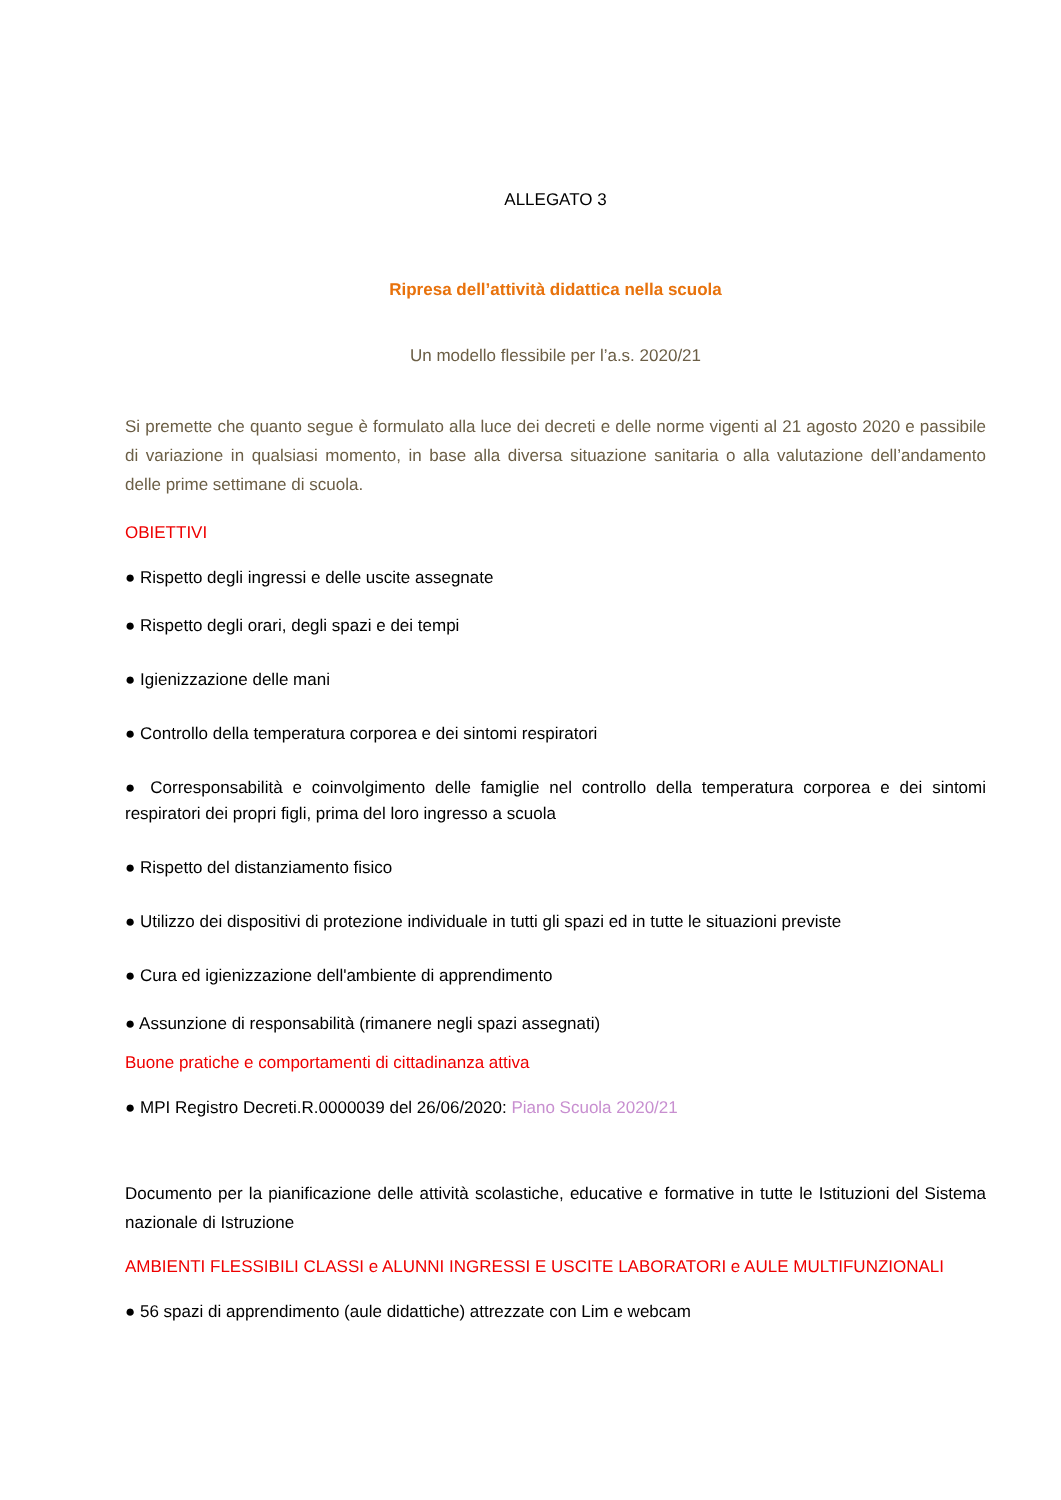ALLEGATO 3
Ripresa dell’attività didattica nella scuola
Un modello flessibile per l’a.s. 2020/21
Si premette che quanto segue è formulato alla luce dei decreti e delle norme vigenti al 21 agosto 2020 e passibile di variazione in qualsiasi momento, in base alla diversa situazione sanitaria o alla valutazione dell’andamento delle prime settimane di scuola.
OBIETTIVI
● Rispetto degli ingressi e delle uscite assegnate
● Rispetto degli orari, degli spazi e dei tempi
● Igienizzazione delle mani
● Controllo della temperatura corporea e dei sintomi respiratori
● Corresponsabilità e coinvolgimento delle famiglie nel controllo della temperatura corporea e dei sintomi respiratori dei propri figli, prima del loro ingresso a scuola
● Rispetto del distanziamento fisico
● Utilizzo dei dispositivi di protezione individuale in tutti gli spazi ed in tutte le situazioni previste
● Cura ed igienizzazione dell'ambiente di apprendimento
● Assunzione di responsabilità (rimanere negli spazi assegnati)
Buone pratiche e comportamenti di cittadinanza attiva
● MPI Registro Decreti.R.0000039 del 26/06/2020: Piano Scuola 2020/21
Documento per la pianificazione delle attività scolastiche, educative e formative in tutte le Istituzioni del Sistema nazionale di Istruzione
AMBIENTI FLESSIBILI CLASSI e ALUNNI INGRESSI E USCITE LABORATORI e AULE MULTIFUNZIONALI
● 56 spazi di apprendimento (aule didattiche) attrezzate con Lim e webcam